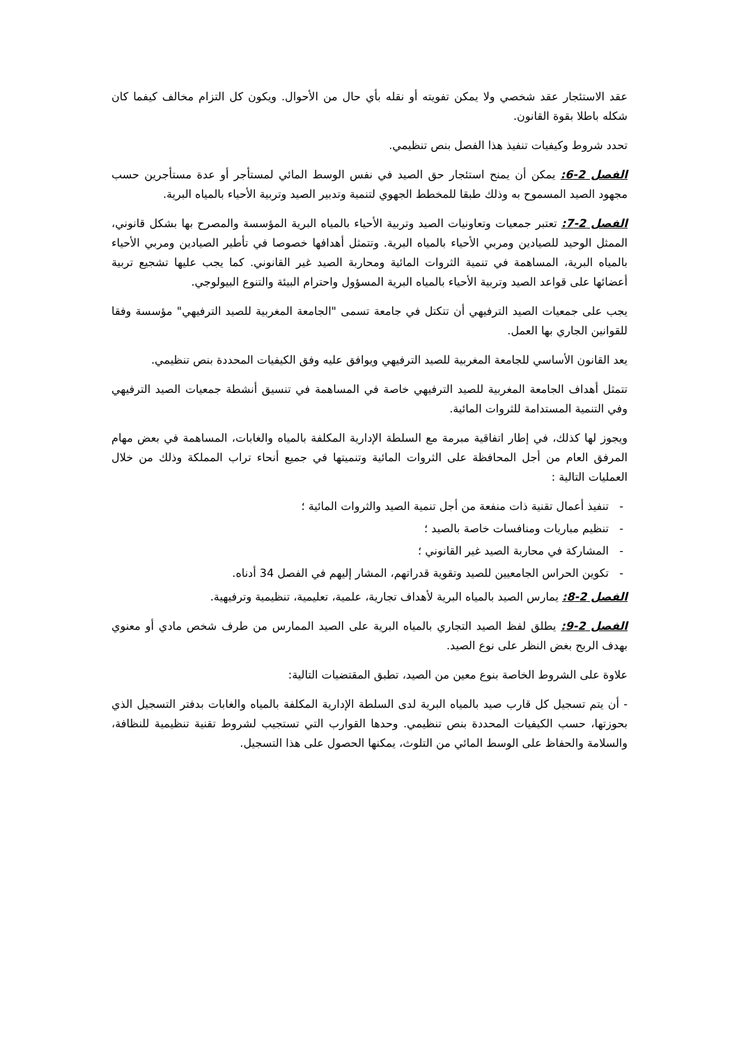عقد الاستئجار عقد شخصي ولا يمكن تفويته أو نقله بأي حال من الأحوال. ويكون كل التزام مخالف كيفما كان شكله باطلا بقوة القانون.
تحدد شروط وكيفيات تنفيذ هذا الفصل بنص تنظيمي.
الفصل 2-6: يمكن أن يمنح استئجار حق الصيد في نفس الوسط المائي لمستأجر أو عدة مستأجرين حسب مجهود الصيد المسموح به وذلك طبقا للمخطط الجهوي لتنمية وتدبير الصيد وتربية الأحياء بالمياه البرية.
الفصل 2-7: تعتبر جمعيات وتعاونيات الصيد وتربية الأحياء بالمياه البرية المؤسسة والمصرح بها بشكل قانوني، الممثل الوحيد للصيادين ومربي الأحياء بالمياه البرية. وتتمثل أهدافها خصوصا في تأطير الصيادين ومربي الأحياء بالمياه البرية، المساهمة في تنمية الثروات المائية ومحاربة الصيد غير القانوني. كما يجب عليها تشجيع تربية أعضائها على قواعد الصيد وتربية الأحياء بالمياه البرية المسؤول واحترام البيئة والتنوع البيولوجي.
يجب على جمعيات الصيد الترفيهي أن تتكتل في جامعة تسمى "الجامعة المغربية للصيد الترفيهي" مؤسسة وفقا للقوانين الجاري بها العمل.
يعد القانون الأساسي للجامعة المغربية للصيد الترفيهي ويوافق عليه وفق الكيفيات المحددة بنص تنظيمي.
تتمثل أهداف الجامعة المغربية للصيد الترفيهي خاصة في المساهمة في تنسيق أنشطة جمعيات الصيد الترفيهي وفي التنمية المستدامة للثروات المائية.
ويجوز لها كذلك، في إطار اتفاقية مبرمة مع السلطة الإدارية المكلفة بالمياه والغابات، المساهمة في بعض مهام المرفق العام من أجل المحافظة على الثروات المائية وتنميتها في جميع أنحاء تراب المملكة وذلك من خلال العمليات التالية :
- تنفيذ أعمال تقنية ذات منفعة من أجل تنمية الصيد والثروات المائية ؛
- تنظيم مباريات ومنافسات خاصة بالصيد ؛
- المشاركة في محاربة الصيد غير القانوني ؛
- تكوين الحراس الجامعيين للصيد وتقوية قدراتهم، المشار إليهم في الفصل 34 أدناه.
الفصل 2-8: يمارس الصيد بالمياه البرية لأهداف تجارية، علمية، تعليمية، تنظيمية وترفيهية.
الفصل 2-9: يطلق لفظ الصيد التجاري بالمياه البرية على الصيد الممارس من طرف شخص مادي أو معنوي بهدف الربح بغض النظر على نوع الصيد.
علاوة على الشروط الخاصة بنوع معين من الصيد، تطبق المقتضيات التالية:
- أن يتم تسجيل كل قارب صيد بالمياه البرية لدى السلطة الإدارية المكلفة بالمياه والغابات بدفتر التسجيل الذي بحوزتها، حسب الكيفيات المحددة بنص تنظيمي. وحدها القوارب التي تستجيب لشروط تقنية تنظيمية للنظافة، والسلامة والحفاظ على الوسط المائي من التلوث، يمكنها الحصول على هذا التسجيل.